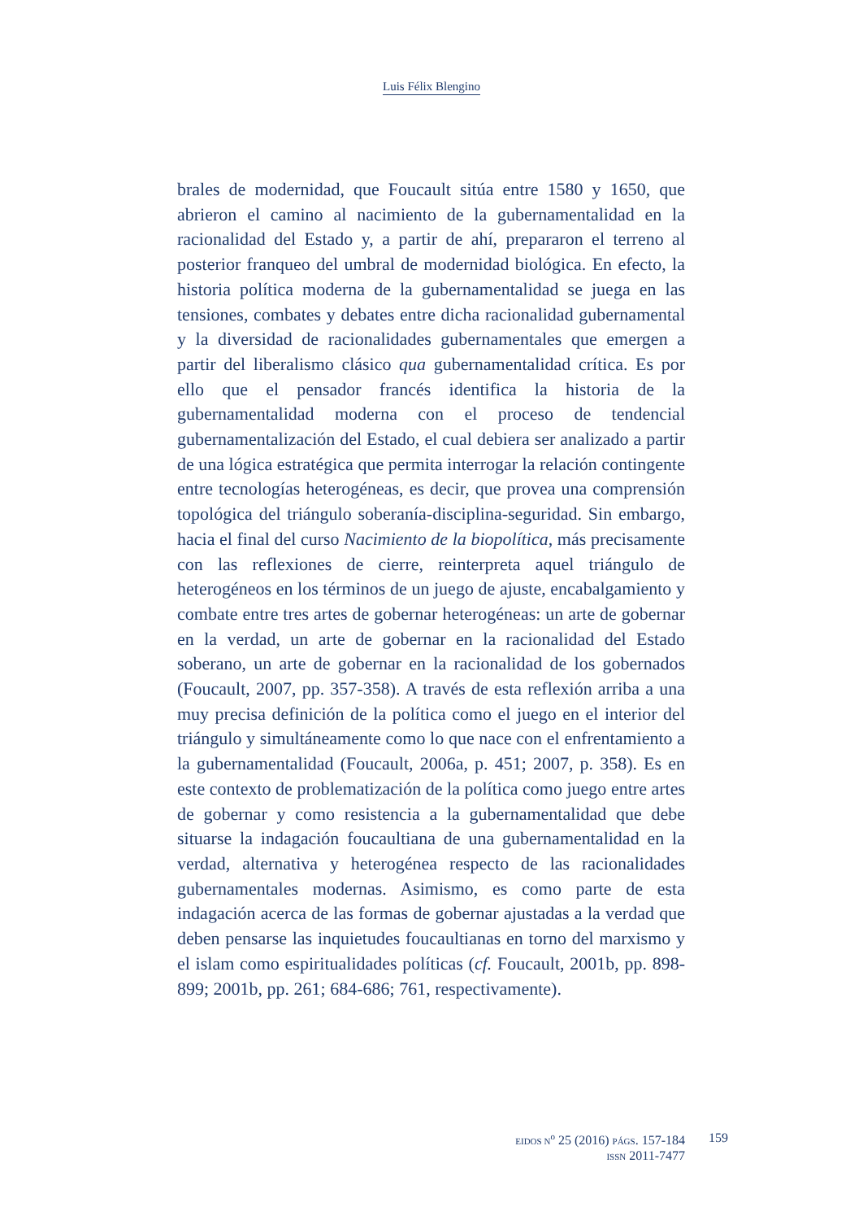Luis Félix Blengino
brales de modernidad, que Foucault sitúa entre 1580 y 1650, que abrieron el camino al nacimiento de la gubernamentalidad en la racionalidad del Estado y, a partir de ahí, prepararon el terreno al posterior franqueo del umbral de modernidad biológica. En efecto, la historia política moderna de la gubernamentalidad se juega en las tensiones, combates y debates entre dicha racionalidad gubernamental y la diversidad de racionalidades gubernamentales que emergen a partir del liberalismo clásico qua gubernamentalidad crítica. Es por ello que el pensador francés identifica la historia de la gubernamentalidad moderna con el proceso de tendencial gubernamentalización del Estado, el cual debiera ser analizado a partir de una lógica estratégica que permita interrogar la relación contingente entre tecnologías heterogéneas, es decir, que provea una comprensión topológica del triángulo soberanía-disciplina-seguridad. Sin embargo, hacia el final del curso Nacimiento de la biopolítica, más precisamente con las reflexiones de cierre, reinterpreta aquel triángulo de heterogéneos en los términos de un juego de ajuste, encabalgamiento y combate entre tres artes de gobernar heterogéneas: un arte de gobernar en la verdad, un arte de gobernar en la racionalidad del Estado soberano, un arte de gobernar en la racionalidad de los gobernados (Foucault, 2007, pp. 357-358). A través de esta reflexión arriba a una muy precisa definición de la política como el juego en el interior del triángulo y simultáneamente como lo que nace con el enfrentamiento a la gubernamentalidad (Foucault, 2006a, p. 451; 2007, p. 358). Es en este contexto de problematización de la política como juego entre artes de gobernar y como resistencia a la gubernamentalidad que debe situarse la indagación foucaultiana de una gubernamentalidad en la verdad, alternativa y heterogénea respecto de las racionalidades gubernamentales modernas. Asimismo, es como parte de esta indagación acerca de las formas de gobernar ajustadas a la verdad que deben pensarse las inquietudes foucaultianas en torno del marxismo y el islam como espiritualidades políticas (cf. Foucault, 2001b, pp. 898-899; 2001b, pp. 261; 684-686; 761, respectivamente).
EIDOS N<sup>o</sup> 25 (2016) PÁGS. 157-184
ISSN 2011-7477
159